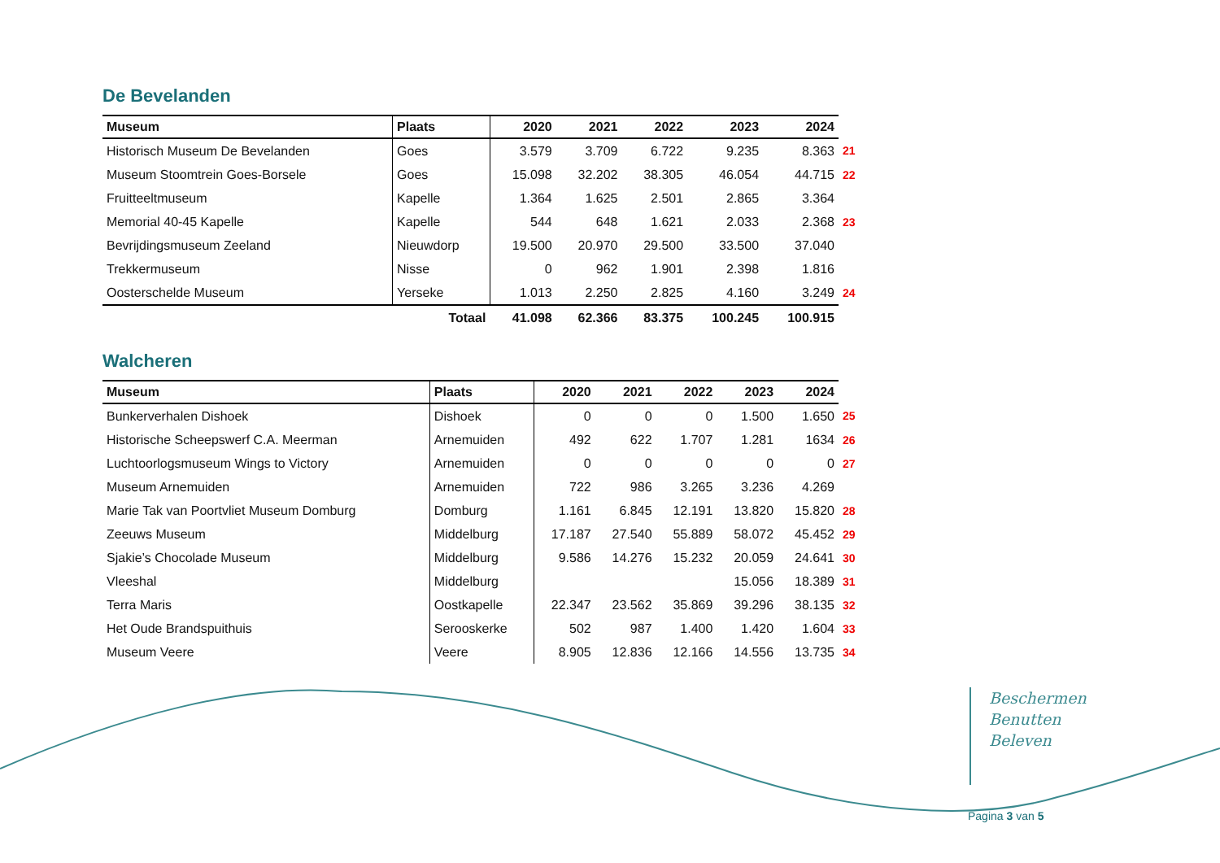De Bevelanden
| Museum | Plaats | 2020 | 2021 | 2022 | 2023 | 2024 | |
| --- | --- | --- | --- | --- | --- | --- | --- |
| Historisch Museum De Bevelanden | Goes | 3.579 | 3.709 | 6.722 | 9.235 | 8.363 | 21 |
| Museum Stoomtrein Goes-Borsele | Goes | 15.098 | 32.202 | 38.305 | 46.054 | 44.715 | 22 |
| Fruitteeltmuseum | Kapelle | 1.364 | 1.625 | 2.501 | 2.865 | 3.364 | |
| Memorial 40-45 Kapelle | Kapelle | 544 | 648 | 1.621 | 2.033 | 2.368 | 23 |
| Bevrijdingsmuseum Zeeland | Nieuwdorp | 19.500 | 20.970 | 29.500 | 33.500 | 37.040 | |
| Trekkermuseum | Nisse | 0 | 962 | 1.901 | 2.398 | 1.816 | |
| Oosterschelde Museum | Yerseke | 1.013 | 2.250 | 2.825 | 4.160 | 3.249 | 24 |
| Totaal | | 41.098 | 62.366 | 83.375 | 100.245 | 100.915 | |
Walcheren
| Museum | Plaats | 2020 | 2021 | 2022 | 2023 | 2024 | |
| --- | --- | --- | --- | --- | --- | --- | --- |
| Bunkerverhalen Dishoek | Dishoek | 0 | 0 | 0 | 1.500 | 1.650 | 25 |
| Historische Scheepswerf C.A. Meerman | Arnemuiden | 492 | 622 | 1.707 | 1.281 | 1634 | 26 |
| Luchtoorlogsmuseum Wings to Victory | Arnemuiden | 0 | 0 | 0 | 0 | 0 | 27 |
| Museum Arnemuiden | Arnemuiden | 722 | 986 | 3.265 | 3.236 | 4.269 | |
| Marie Tak van Poortvliet Museum Domburg | Domburg | 1.161 | 6.845 | 12.191 | 13.820 | 15.820 | 28 |
| Zeeuws Museum | Middelburg | 17.187 | 27.540 | 55.889 | 58.072 | 45.452 | 29 |
| Sjakie’s Chocolade Museum | Middelburg | 9.586 | 14.276 | 15.232 | 20.059 | 24.641 | 30 |
| Vleeshal | Middelburg | | | | 15.056 | 18.389 | 31 |
| Terra Maris | Oostkapelle | 22.347 | 23.562 | 35.869 | 39.296 | 38.135 | 32 |
| Het Oude Brandspuithuis | Serooskerke | 502 | 987 | 1.400 | 1.420 | 1.604 | 33 |
| Museum Veere | Veere | 8.905 | 12.836 | 12.166 | 14.556 | 13.735 | 34 |
Beschermen
Benutten
Beleven
Pagina 3 van 5